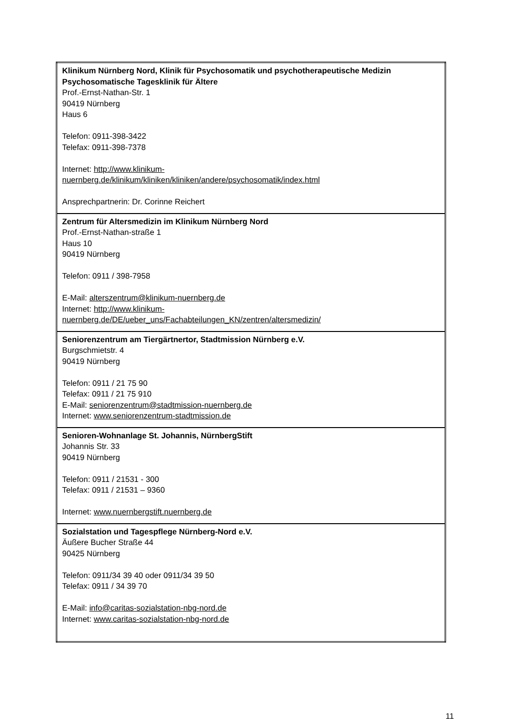| Klinikum Nürnberg Nord, Klinik für Psychosomatik und psychotherapeutische Medizin Psychosomatische Tagesklinik für Ältere Prof.-Ernst-Nathan-Str. 1 90419 Nürnberg Haus 6 Telefon: 0911-398-3422 Telefax: 0911-398-7378 Internet: http://www.klinikum- nuernberg.de/klinikum/kliniken/kliniken/andere/psychosomatik/index.html Ansprechpartnerin: Dr. Corinne Reichert |
| Zentrum für Altersmedizin im Klinikum Nürnberg Nord Prof.-Ernst-Nathan-straße 1 Haus 10 90419 Nürnberg Telefon: 0911 / 398-7958 E-Mail: alterszentrum@klinikum-nuernberg.de Internet: http://www.klinikum- nuernberg.de/DE/ueber_uns/Fachabteilungen_KN/zentren/altersmedizin/ |
| Seniorenzentrum am Tiergärtnertor, Stadtmission Nürnberg e.V. Burgschmietstr. 4 90419 Nürnberg Telefon: 0911 / 21 75 90 Telefax: 0911 / 21 75 910 E-Mail: seniorenzentrum@stadtmission-nuernberg.de Internet: www.seniorenzentrum-stadtmission.de |
| Senioren-Wohnanlage St. Johannis, NürnbergStift Johannis Str. 33 90419 Nürnberg Telefon: 0911 / 21531 - 300 Telefax: 0911 / 21531 – 9360 Internet: www.nuernbergstift.nuernberg.de |
| Sozialstation und Tagespflege Nürnberg-Nord e.V. Äußere Bucher Straße 44 90425 Nürnberg Telefon: 0911/34 39 40 oder 0911/34 39 50 Telefax: 0911 / 34 39 70 E-Mail: info@caritas-sozialstation-nbg-nord.de Internet: www.caritas-sozialstation-nbg-nord.de |
11